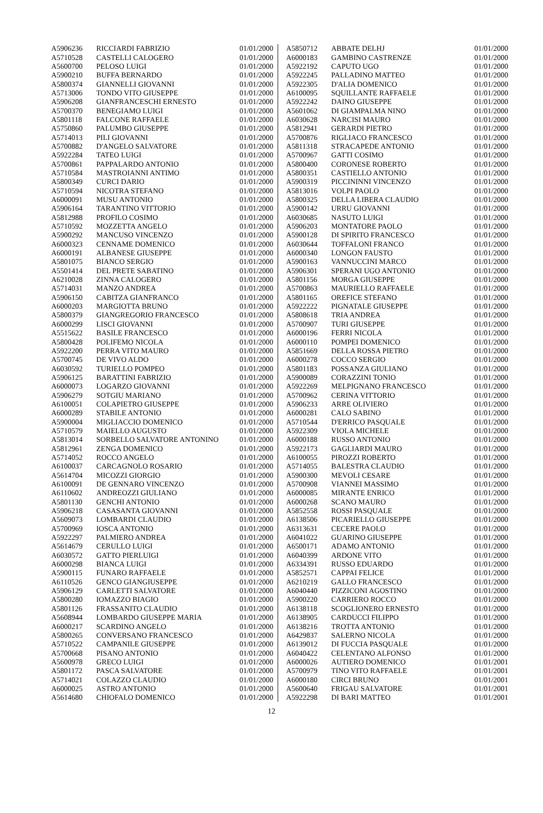| A5906236 | RICCIARDI FABRIZIO | 01/01/2000 |
| A5710528 | CASTELLI CALOGERO | 01/01/2000 |
| A5600700 | PELOSO LUIGI | 01/01/2000 |
| A5900210 | BUFFA BERNARDO | 01/01/2000 |
| A5800374 | GIANNELLI GIOVANNI | 01/01/2000 |
| A5713006 | TONDO VITO GIUSEPPE | 01/01/2000 |
| A5906208 | GIANFRANCESCHI ERNESTO | 01/01/2000 |
| A5700370 | BENEGIAMO LUIGI | 01/01/2000 |
| A5801118 | FALCONE RAFFAELE | 01/01/2000 |
| A5750860 | PALUMBO GIUSEPPE | 01/01/2000 |
| A5714013 | PILI GIOVANNI | 01/01/2000 |
| A5700882 | D'ANGELO SALVATORE | 01/01/2000 |
| A5922284 | TATEO LUIGI | 01/01/2000 |
| A5700861 | PAPPALARDO ANTONIO | 01/01/2000 |
| A5710584 | MASTROIANNI ANTIMO | 01/01/2000 |
| A5800349 | CURCI DARIO | 01/01/2000 |
| A5710594 | NICOTRA STEFANO | 01/01/2000 |
| A6000091 | MUSU ANTONIO | 01/01/2000 |
| A5906164 | TARANTINO VITTORIO | 01/01/2000 |
| A5812988 | PROFILO COSIMO | 01/01/2000 |
| A5710592 | MOZZETTA ANGELO | 01/01/2000 |
| A5900292 | MANCUSO VINCENZO | 01/01/2000 |
| A6000323 | CENNAME DOMENICO | 01/01/2000 |
| A6000191 | ALBANESE GIUSEPPE | 01/01/2000 |
| A5801075 | BIANCO SERGIO | 01/01/2000 |
| A5501414 | DEL PRETE SABATINO | 01/01/2000 |
| A6210028 | ZINNA CALOGERO | 01/01/2000 |
| A5714031 | MANZO ANDREA | 01/01/2000 |
| A5906150 | CABITZA GIANFRANCO | 01/01/2000 |
| A6000203 | MARGIOTTA BRUNO | 01/01/2000 |
| A5800379 | GIANGREGORIO FRANCESCO | 01/01/2000 |
| A6000299 | LISCI GIOVANNI | 01/01/2000 |
| A5515622 | BASILE FRANCESCO | 01/01/2000 |
| A5800428 | POLIFEMO NICOLA | 01/01/2000 |
| A5922200 | PERRA VITO MAURO | 01/01/2000 |
| A5700745 | DE VIVO ALDO | 01/01/2000 |
| A6030592 | TURIELLO POMPEO | 01/01/2000 |
| A5906125 | BARATTINI FABRIZIO | 01/01/2000 |
| A6000073 | LOGARZO GIOVANNI | 01/01/2000 |
| A5906279 | SOTGIU MARIANO | 01/01/2000 |
| A6100051 | COLAPIETRO GIUSEPPE | 01/01/2000 |
| A6000289 | STABILE ANTONIO | 01/01/2000 |
| A5900004 | MIGLIACCIO DOMENICO | 01/01/2000 |
| A5710579 | MAIELLO AUGUSTO | 01/01/2000 |
| A5813014 | SORBELLO SALVATORE ANTONINO | 01/01/2000 |
| A5812961 | ZENGA DOMENICO | 01/01/2000 |
| A5714052 | ROCCO ANGELO | 01/01/2000 |
| A6100037 | CARCAGNOLO ROSARIO | 01/01/2000 |
| A5614704 | MICOZZI GIORGIO | 01/01/2000 |
| A6100091 | DE GENNARO VINCENZO | 01/01/2000 |
| A6110602 | ANDREOZZI GIULIANO | 01/01/2000 |
| A5801130 | GENCHI ANTONIO | 01/01/2000 |
| A5906218 | CASASANTA GIOVANNI | 01/01/2000 |
| A5609073 | LOMBARDI CLAUDIO | 01/01/2000 |
| A5700969 | IOSCA ANTONIO | 01/01/2000 |
| A5922297 | PALMIERO ANDREA | 01/01/2000 |
| A5614679 | CERULLO LUIGI | 01/01/2000 |
| A6030572 | GATTO PIERLUIGI | 01/01/2000 |
| A6000298 | BIANCA LUIGI | 01/01/2000 |
| A5900115 | FUNARO RAFFAELE | 01/01/2000 |
| A6110526 | GENCO GIANGIUSEPPE | 01/01/2000 |
| A5906129 | CARLETTI SALVATORE | 01/01/2000 |
| A5800280 | IOMAZZO BIAGIO | 01/01/2000 |
| A5801126 | FRASSANITO CLAUDIO | 01/01/2000 |
| A5608944 | LOMBARDO GIUSEPPE MARIA | 01/01/2000 |
| A6000217 | SCARDINO ANGELO | 01/01/2000 |
| A5800265 | CONVERSANO FRANCESCO | 01/01/2000 |
| A5710522 | CAMPANILE GIUSEPPE | 01/01/2000 |
| A5700668 | PISANO ANTONIO | 01/01/2000 |
| A5600978 | GRECO LUIGI | 01/01/2000 |
| A5801172 | PASCA SALVATORE | 01/01/2000 |
| A5714021 | COLAZZO CLAUDIO | 01/01/2000 |
| A6000025 | ASTRO ANTONIO | 01/01/2000 |
| A5614680 | CHIOFALO DOMENICO | 01/01/2000 |
| A5850712 | ABBATE DELHJ | 01/01/2000 |
| A6000183 | GAMBINO CASTRENZE | 01/01/2000 |
| A5922192 | CAPUTO UGO | 01/01/2000 |
| A5922245 | PALLADINO MATTEO | 01/01/2000 |
| A5922305 | D'ALIA DOMENICO | 01/01/2000 |
| A6100095 | SQUILLANTE RAFFAELE | 01/01/2000 |
| A5922242 | DAINO GIUSEPPE | 01/01/2000 |
| A5601062 | DI GIAMPALMA NINO | 01/01/2000 |
| A6030628 | NARCISI MAURO | 01/01/2000 |
| A5812941 | GERARDI PIETRO | 01/01/2000 |
| A5700876 | RIGLIACO FRANCESCO | 01/01/2000 |
| A5811318 | STRACAPEDE ANTONIO | 01/01/2000 |
| A5700967 | GATTI COSIMO | 01/01/2000 |
| A5800400 | CORONESE ROBERTO | 01/01/2000 |
| A5800351 | CASTIELLO ANTONIO | 01/01/2000 |
| A5900319 | PICCININNI VINCENZO | 01/01/2000 |
| A5813016 | VOLPI PAOLO | 01/01/2000 |
| A5800325 | DELLA LIBERA CLAUDIO | 01/01/2000 |
| A5900142 | URRU GIOVANNI | 01/01/2000 |
| A6030685 | NASUTO LUIGI | 01/01/2000 |
| A5906203 | MONTATORE PAOLO | 01/01/2000 |
| A5900128 | DI SPIRITO FRANCESCO | 01/01/2000 |
| A6030644 | TOFFALONI FRANCO | 01/01/2000 |
| A6000340 | LONGON FAUSTO | 01/01/2000 |
| A5900163 | VANNUCCINI MARCO | 01/01/2000 |
| A5906301 | SPERANI UGO ANTONIO | 01/01/2000 |
| A5801156 | MORGA GIUSEPPE | 01/01/2000 |
| A5700863 | MAURIELLO RAFFAELE | 01/01/2000 |
| A5801165 | OREFICE STEFANO | 01/01/2000 |
| A5922222 | PIGNATALE GIUSEPPE | 01/01/2000 |
| A5808618 | TRIA ANDREA | 01/01/2000 |
| A5700907 | TURI GIUSEPPE | 01/01/2000 |
| A6000196 | FERRI NICOLA | 01/01/2000 |
| A6000110 | POMPEI DOMENICO | 01/01/2000 |
| A5851669 | DELLA ROSSA PIETRO | 01/01/2000 |
| A6000278 | COCCO SERGIO | 01/01/2000 |
| A5801183 | POSSANZA GIULIANO | 01/01/2000 |
| A5900089 | CORAZZINI TONIO | 01/01/2000 |
| A5922269 | MELPIGNANO FRANCESCO | 01/01/2000 |
| A5700962 | CERINA VITTORIO | 01/01/2000 |
| A5906233 | ARRE OLIVIERO | 01/01/2000 |
| A6000281 | CALO SABINO | 01/01/2000 |
| A5710544 | D'ERRICO PASQUALE | 01/01/2000 |
| A5922309 | VIOLA MICHELE | 01/01/2000 |
| A6000188 | RUSSO ANTONIO | 01/01/2000 |
| A5922173 | GAGLIARDI MAURO | 01/01/2000 |
| A6100055 | PIROZZI ROBERTO | 01/01/2000 |
| A5714055 | BALESTRA CLAUDIO | 01/01/2000 |
| A5900300 | MEVOLI CESARE | 01/01/2000 |
| A5700908 | VIANNEI MASSIMO | 01/01/2000 |
| A6000085 | MIRANTE ENRICO | 01/01/2000 |
| A6000268 | SCANO MAURO | 01/01/2000 |
| A5852558 | ROSSI PASQUALE | 01/01/2000 |
| A6138506 | PICARIELLO GIUSEPPE | 01/01/2000 |
| A6313631 | CECERE PAOLO | 01/01/2000 |
| A6041022 | GUARINO GIUSEPPE | 01/01/2000 |
| A6500171 | ADAMO ANTONIO | 01/01/2000 |
| A6040399 | ARDONE VITO | 01/01/2000 |
| A6334391 | RUSSO EDUARDO | 01/01/2000 |
| A5852571 | CAPPAI FELICE | 01/01/2000 |
| A6210219 | GALLO FRANCESCO | 01/01/2000 |
| A6040440 | PIZZICONI AGOSTINO | 01/01/2000 |
| A5900220 | CARRIERO ROCCO | 01/01/2000 |
| A6138118 | SCOGLIONERO ERNESTO | 01/01/2000 |
| A6138905 | CARDUCCI FILIPPO | 01/01/2000 |
| A6138216 | TROTTA ANTONIO | 01/01/2000 |
| A6429837 | SALERNO NICOLA | 01/01/2000 |
| A6139012 | DI FUCCIA PASQUALE | 01/01/2000 |
| A6040422 | CELENTANO ALFONSO | 01/01/2000 |
| A6000026 | AUTIERO DOMENICO | 01/01/2001 |
| A5700979 | TINO VITO RAFFAELE | 01/01/2001 |
| A6000180 | CIRCI BRUNO | 01/01/2001 |
| A5600640 | FRIGAU SALVATORE | 01/01/2001 |
| A5922298 | DI BARI MATTEO | 01/01/2001 |
12